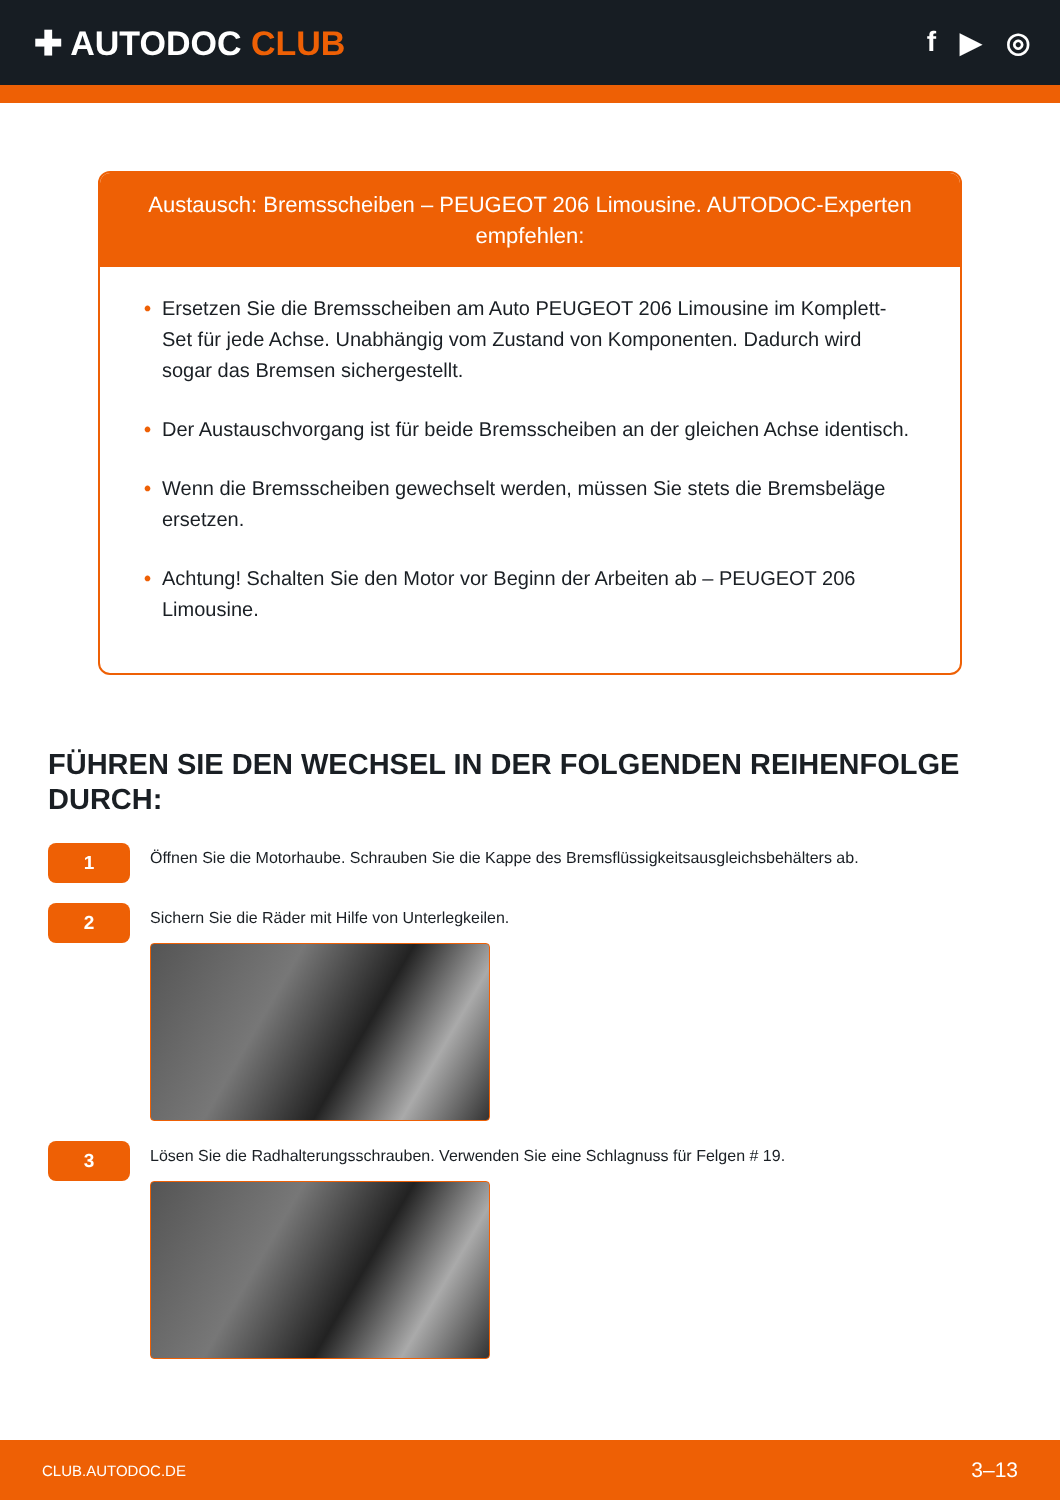✚ AUTODOC CLUB
f ▶ ◎
Austausch: Bremsscheiben – PEUGEOT 206 Limousine. AUTODOC-Experten empfehlen:
• Ersetzen Sie die Bremsscheiben am Auto PEUGEOT 206 Limousine im Komplett-Set für jede Achse. Unabhängig vom Zustand von Komponenten. Dadurch wird sogar das Bremsen sichergestellt.
• Der Austauschvorgang ist für beide Bremsscheiben an der gleichen Achse identisch.
• Wenn die Bremsscheiben gewechselt werden, müssen Sie stets die Bremsbeläge ersetzen.
• Achtung! Schalten Sie den Motor vor Beginn der Arbeiten ab – PEUGEOT 206 Limousine.
FÜHREN SIE DEN WECHSEL IN DER FOLGENDEN REIHENFOLGE DURCH:
1
Öffnen Sie die Motorhaube. Schrauben Sie die Kappe des Bremsflüssigkeitsausgleichsbehälters ab.
2
Sichern Sie die Räder mit Hilfe von Unterlegkeilen.
3
Lösen Sie die Radhalterungsschrauben. Verwenden Sie eine Schlagnuss für Felgen # 19.
CLUB.AUTODOC.DE 3–13